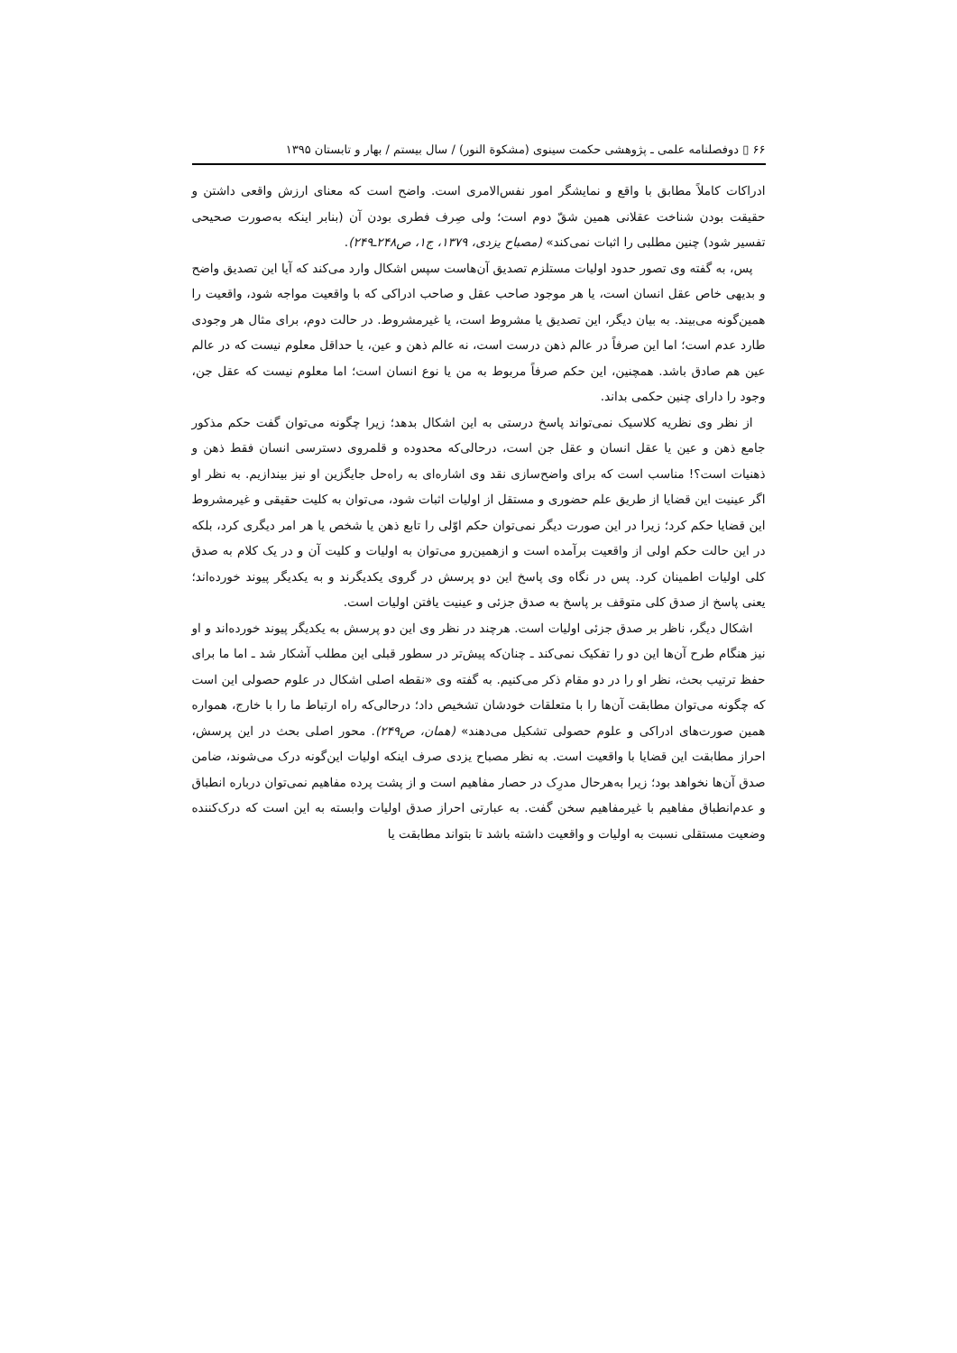۶۶ ▯ دوفصلنامه علمی ـ پژوهشی حکمت سینوی (مشکوة النور) / سال بیستم / بهار و تابستان ۱۳۹۵
ادراکات کاملاً مطابق با واقع و نمایشگر امور نفس‌الامری است. واضح است که معنای ارزش واقعی داشتن و حقیقت بودن شناخت عقلانی همین شقّ دوم است؛ ولی صِرف فطری بودن آن (بنابر اینکه به‌صورت صحیحی تفسیر شود) چنین مطلبی را اثبات نمی‌کند» (مصباح یزدی، ۱۳۷۹، ج۱، ص۲۴۸ـ۲۴۹).
پس، به گفته وی تصور حدود اولیات مستلزم تصدیق آن‌هاست سپس اشکال وارد می‌کند که آیا این تصدیق واضح و بدیهی خاص عقل انسان است، یا هر موجود صاحب عقل و صاحب ادراکی که با واقعیت مواجه شود، واقعیت را همین‌گونه می‌بیند. به بیان دیگر، این تصدیق یا مشروط است، یا غیرمشروط. در حالت دوم، برای مثال هر وجودی طارد عدم است؛ اما این صرفاً در عالم ذهن درست است، نه عالم ذهن و عین، یا حداقل معلوم نیست که در عالم عین هم صادق باشد. همچنین، این حکم صرفاً مربوط به من یا نوع انسان است؛ اما معلوم نیست که عقل جن، وجود را دارای چنین حکمی بداند.
از نظر وی نظریه کلاسیک نمی‌تواند پاسخ درستی به این اشکال بدهد؛ زیرا چگونه می‌توان گفت حکم مذکور جامع ذهن و عین یا عقل انسان و عقل جن است، درحالی‌که محدوده و قلمروی دسترسی انسان فقط ذهن و ذهنیات است؟! مناسب است که برای واضح‌سازی نقد وی اشاره‌ای به راه‌حل جایگزین او نیز بیندازیم. به نظر او اگر عینیت این قضایا از طریق علم حضوری و مستقل از اولیات اثبات شود، می‌توان به کلیت حقیقی و غیرمشروط این قضایا حکم کرد؛ زیرا در این صورت دیگر نمی‌توان حکم اوّلی را تابع ذهن یا شخص یا هر امر دیگری کرد، بلکه در این حالت حکم اولی از واقعیت برآمده است و ازهمین‌رو می‌توان به اولیات و کلیت آن و در یک کلام به صدق کلی اولیات اطمینان کرد. پس در نگاه وی پاسخ این دو پرسش در گروی یکدیگرند و به یکدیگر پیوند خورده‌اند؛ یعنی پاسخ از صدق کلی متوقف بر پاسخ به صدق جزئی و عینیت یافتن اولیات است.
اشکال دیگر، ناظر بر صدق جزئی اولیات است. هرچند در نظر وی این دو پرسش به یکدیگر پیوند خورده‌اند و او نیز هنگام طرح آن‌ها این دو را تفکیک نمی‌کند ـ چنان‌که پیش‌تر در سطور قبلی این مطلب آشکار شد ـ اما ما برای حفظ ترتیب بحث، نظر او را در دو مقام ذکر می‌کنیم. به گفته وی «نقطه اصلی اشکال در علوم حصولی این است که چگونه می‌توان مطابقت آن‌ها را با متعلقات خودشان تشخیص داد؛ درحالی‌که راه ارتباط ما را با خارج، همواره همین صورت‌های ادراکی و علوم حصولی تشکیل می‌دهند» (همان، ص۲۴۹). محور اصلی بحث در این پرسش، احراز مطابقت این قضایا با واقعیت است. به نظر مصباح یزدی صرف اینکه اولیات این‌گونه درک می‌شوند، ضامن صدق آن‌ها نخواهد بود؛ زیرا به‌هرحال مدرِک در حصار مفاهیم است و از پشت پرده مفاهیم نمی‌توان درباره انطباق و عدم‌انطباق مفاهیم با غیرمفاهیم سخن گفت. به عبارتی احراز صدق اولیات وابسته به این است که درک‌کننده وضعیت مستقلی نسبت به اولیات و واقعیت داشته باشد تا بتواند مطابقت یا